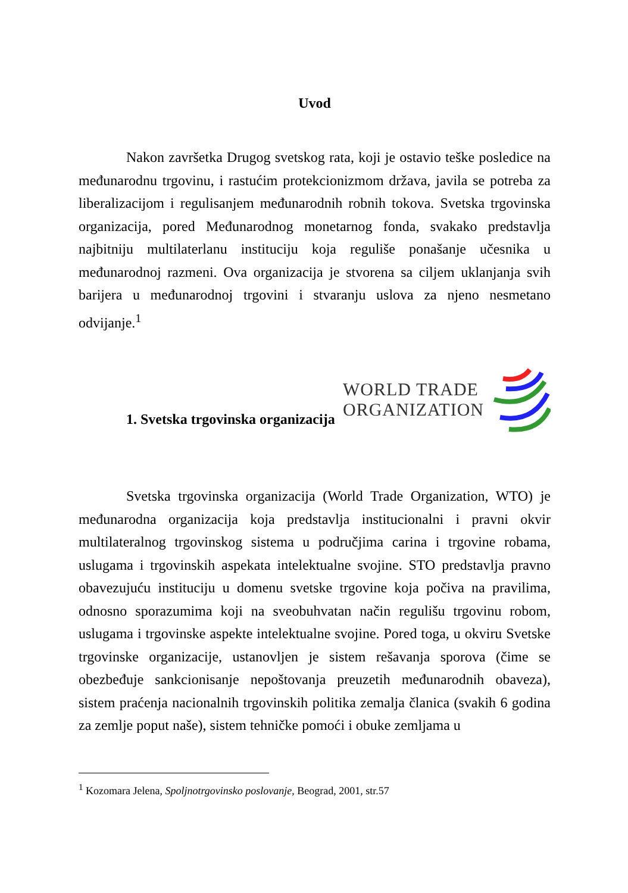Uvod
Nakon završetka Drugog svetskog rata, koji je ostavio teške posledice na međunarodnu trgovinu, i rastućim protekcionizmom država, javila se potreba za liberalizacijom i regulisanjem međunarodnih robnih tokova. Svetska trgovinska organizacija, pored Međunarodnog monetarnog fonda, svakako predstavlja najbitniju multilaterlanu instituciju koja reguliše ponašanje učesnika u međunarodnoj razmeni. Ova organizacija je stvorena sa ciljem uklanjanja svih barijera u međunarodnoj trgovini i stvaranju uslova za njeno nesmetano odvijanje.<sup>1</sup>
WORLD TRADE
ORGANIZATION
1. Svetska trgovinska organizacija
Svetska trgovinska organizacija (World Trade Organization, WTO) je međunarodna organizacija koja predstavlja institucionalni i pravni okvir multilateralnog trgovinskog sistema u područjima carina i trgovine robama, uslugama i trgovinskih aspekata intelektualne svojine. STO predstavlja pravno obavezujuću instituciju u domenu svetske trgovine koja počiva na pravilima, odnosno sporazumima koji na sveobuhvatan način regulišu trgovinu robom, uslugama i trgovinske aspekte intelektualne svojine. Pored toga, u okviru Svetske trgovinske organizacije, ustanovljen je sistem rešavanja sporova (čime se obezbeđuje sankcionisanje nepoštovanja preuzetih međunarodnih obaveza), sistem praćenja nacionalnih trgovinskih politika zemalja članica (svakih 6 godina za zemlje poput naše), sistem tehničke pomoći i obuke zemljama u
<sup>1</sup> Kozomara Jelena, Spoljnotrgovinsko poslovanje, Beograd, 2001, str.57